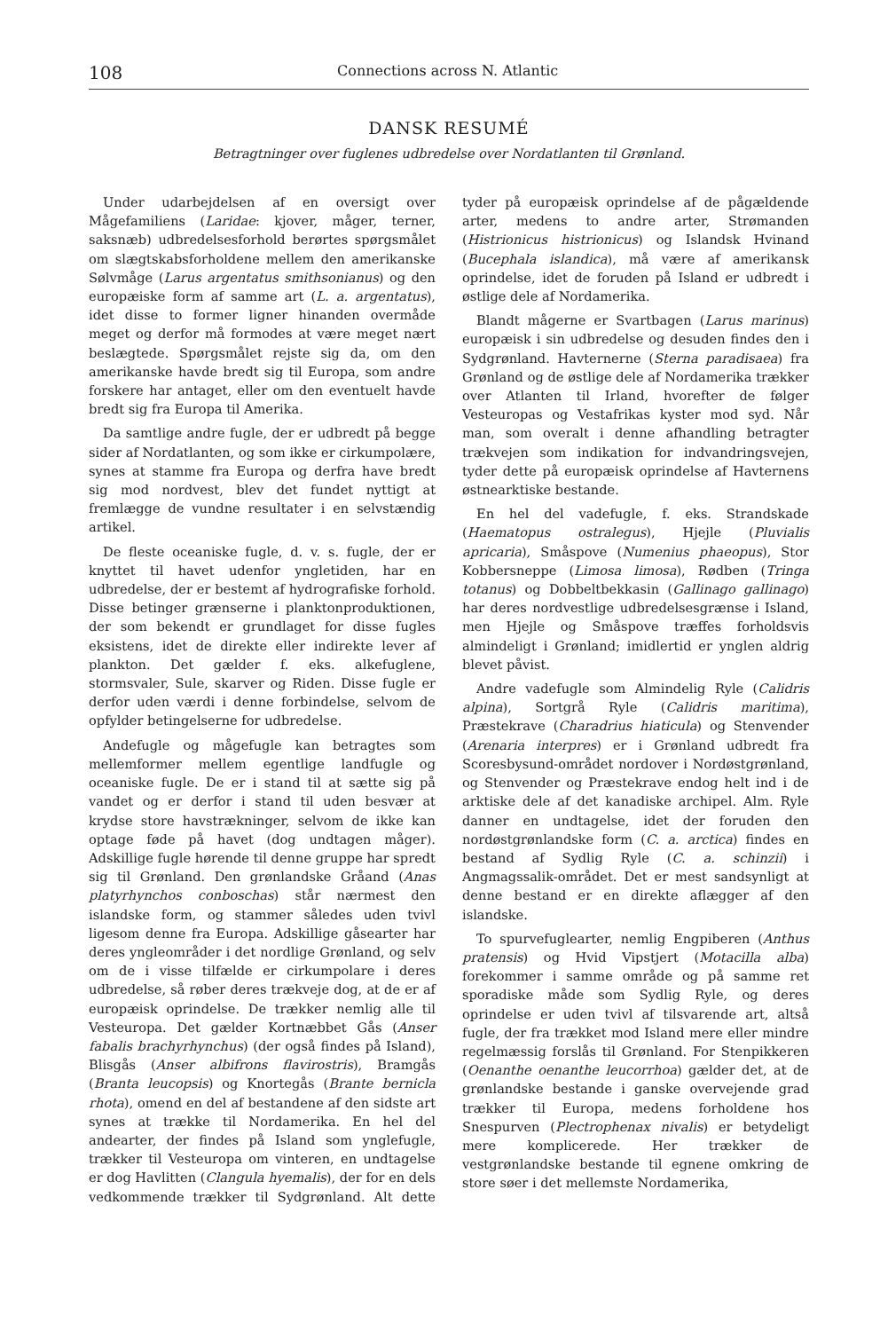108 Connections across N. Atlantic
DANSK RESUMÉ
Betragtninger over fuglenes udbredelse over Nordatlanten til Grønland.
Under udarbejdelsen af en oversigt over Mågefamiliens (Laridae: kjover, måger, terner, saksnæb) udbredelsesforhold berørtes spørgsmålet om slægtskabsforholdene mellem den amerikanske Sølvmåge (Larus argentatus smithsonianus) og den europæiske form af samme art (L. a. argentatus), idet disse to former ligner hinanden overmåde meget og derfor må formodes at være meget nært beslægtede. Spørgsmålet rejste sig da, om den amerikanske havde bredt sig til Europa, som andre forskere har antaget, eller om den eventuelt havde bredt sig fra Europa til Amerika.
Da samtlige andre fugle, der er udbredt på begge sider af Nordatlanten, og som ikke er cirkumpolære, synes at stamme fra Europa og derfra have bredt sig mod nordvest, blev det fundet nyttigt at fremlægge de vundne resultater i en selvstændig artikel.
De fleste oceaniske fugle, d. v. s. fugle, der er knyttet til havet udenfor yngletiden, har en udbredelse, der er bestemt af hydrografiske forhold. Disse betinger grænserne i planktonproduktionen, der som bekendt er grundlaget for disse fugles eksistens, idet de direkte eller indirekte lever af plankton. Det gælder f. eks. alkefuglene, stormsvaler, Sule, skarver og Riden. Disse fugle er derfor uden værdi i denne forbindelse, selvom de opfylder betingelserne for udbredelse.
Andefugle og mågefugle kan betragtes som mellemformer mellem egentlige landfugle og oceaniske fugle. De er i stand til at sætte sig på vandet og er derfor i stand til uden besvær at krydse store havstrækninger, selvom de ikke kan optage føde på havet (dog undtagen måger). Adskillige fugle hørende til denne gruppe har spredt sig til Grønland. Den grønlandske Gråand (Anas platyrhynchos conboschas) står nærmest den islandske form, og stammer således uden tvivl ligesom denne fra Europa. Adskillige gåsearter har deres yngleområder i det nordlige Grønland, og selv om de i visse tilfælde er cirkumpolare i deres udbredelse, så røber deres trækveje dog, at de er af europæisk oprindelse. De trækker nemlig alle til Vesteuropa. Det gælder Kortnæbbet Gås (Anser fabalis brachyrhynchus) (der også findes på Island), Blisgås (Anser albifrons flavirostris), Bramgås (Branta leucopsis) og Knortegås (Brante bernicla rhota), omend en del af bestandene af den sidste art synes at trække til Nordamerika. En hel del andearter, der findes på Island som ynglefugle, trækker til Vesteuropa om vinteren, en undtagelse er dog Havlitten (Clangula hyemalis), der for en dels vedkommende trækker til Sydgrønland. Alt dette tyder på europæisk oprindelse af de pågældende arter, medens to andre arter, Strømanden (Histrionicus histrionicus) og Islandsk Hvinand (Bucephala islandica), må være af amerikansk oprindelse, idet de foruden på Island er udbredt i østlige dele af Nordamerika.
Blandt mågerne er Svartbagen (Larus marinus) europæisk i sin udbredelse og desuden findes den i Sydgrønland. Havternerne (Sterna paradisaea) fra Grønland og de østlige dele af Nordamerika trækker over Atlanten til Irland, hvorefter de følger Vesteuropas og Vestafrikas kyster mod syd. Når man, som overalt i denne afhandling betragter trækvejen som indikation for indvandringsvejen, tyder dette på europæisk oprindelse af Havternens østnearktiske bestande.
En hel del vadefugle, f. eks. Strandskade (Haematopus ostralegus), Hjejle (Pluvialis apricaria), Småspove (Numenius phaeopus), Stor Kobbersneppe (Limosa limosa), Rødben (Tringa totanus) og Dobbeltbekkasin (Gallinago gallinago) har deres nordvestlige udbredelsesgrænse i Island, men Hjejle og Småspove træffes forholdsvis almindeligt i Grønland; imidlertid er ynglen aldrig blevet påvist.
Andre vadefugle som Almindelig Ryle (Calidris alpina), Sortgrå Ryle (Calidris maritima), Præstekrave (Charadrius hiaticula) og Stenvender (Arenaria interpres) er i Grønland udbredt fra Scoresbysund-området nordover i Nordøstgrønland, og Stenvender og Præstekrave endog helt ind i de arktiske dele af det kanadiske archipel. Alm. Ryle danner en undtagelse, idet der foruden den nordøstgrønlandske form (C. a. arctica) findes en bestand af Sydlig Ryle (C. a. schinzii) i Angmagssalik-området. Det er mest sandsynligt at denne bestand er en direkte aflægger af den islandske.
To spurvefuglearter, nemlig Engpiberen (Anthus pratensis) og Hvid Vipstjert (Motacilla alba) forekommer i samme område og på samme ret sporadiske måde som Sydlig Ryle, og deres oprindelse er uden tvivl af tilsvarende art, altså fugle, der fra trækket mod Island mere eller mindre regelmæssig forslås til Grønland. For Stenpikkeren (Oenanthe oenanthe leucorrhoa) gælder det, at de grønlandske bestande i ganske overvejende grad trækker til Europa, medens forholdene hos Snespurven (Plectrophenax nivalis) er betydeligt mere komplicerede. Her trækker de vestgrønlandske bestande til egnene omkring de store søer i det mellemste Nordamerika,